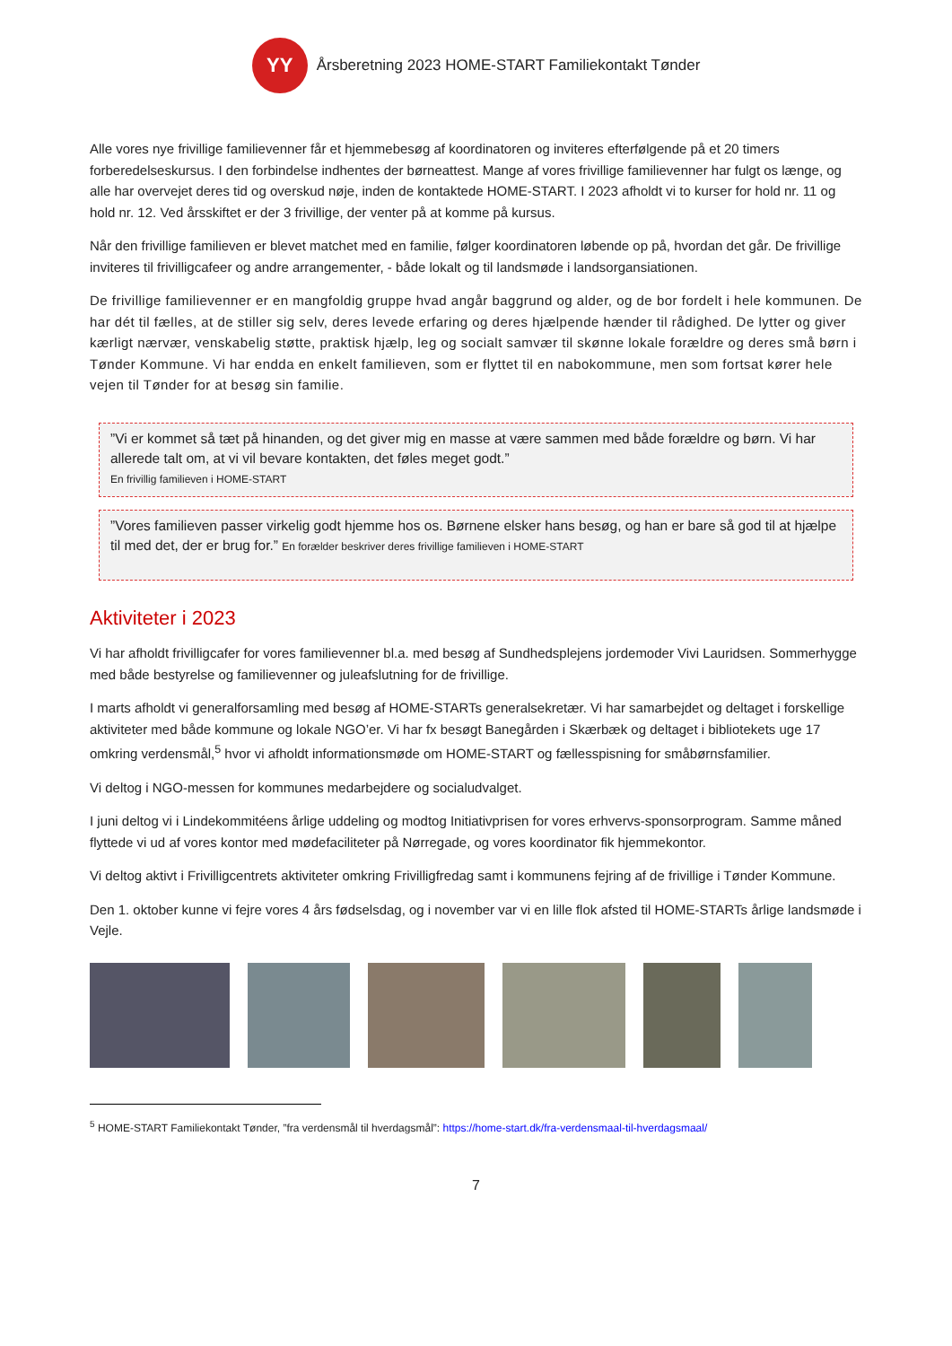YY
Årsberetning 2023 HOME-START Familiekontakt Tønder
Alle vores nye frivillige familievenner får et hjemmebesøg af koordinatoren og inviteres efterfølgende på et 20 timers forberedelseskursus. I den forbindelse indhentes der børneattest. Mange af vores frivillige familievenner har fulgt os længe, og alle har overvejet deres tid og overskud nøje, inden de kontaktede HOME-START. I 2023 afholdt vi to kurser for hold nr. 11 og hold nr. 12. Ved årsskiftet er der 3 frivillige, der venter på at komme på kursus.
Når den frivillige familieven er blevet matchet med en familie, følger koordinatoren løbende op på, hvordan det går. De frivillige inviteres til frivilligcafeer og andre arrangementer, - både lokalt og til landsmøde i landsorgansiationen.
De frivillige familievenner er en mangfoldig gruppe hvad angår baggrund og alder, og de bor fordelt i hele kommunen. De har dét til fælles, at de stiller sig selv, deres levede erfaring og deres hjælpende hænder til rådighed. De lytter og giver kærligt nærvær, venskabelig støtte, praktisk hjælp, leg og socialt samvær til skønne lokale forældre og deres små børn i Tønder Kommune. Vi har endda en enkelt familieven, som er flyttet til en nabokommune, men som fortsat kører hele vejen til Tønder for at besøg sin familie.
”Vi er kommet så tæt på hinanden, og det giver mig en masse at være sammen med både forældre og børn. Vi har allerede talt om, at vi vil bevare kontakten, det føles meget godt.”
En frivillig familieven i HOME-START
”Vores familieven passer virkelig godt hjemme hos os. Børnene elsker hans besøg, og han er bare så god til at hjælpe til med det, der er brug for.” En forælder beskriver deres frivillige familieven i HOME-START
Aktiviteter i 2023
Vi har afholdt frivilligcafer for vores familievenner bl.a. med besøg af Sundhedsplejens jordemoder Vivi Lauridsen. Sommerhygge med både bestyrelse og familievenner og juleafslutning for de frivillige.
I marts afholdt vi generalforsamling med besøg af HOME-STARTs generalsekretær. Vi har samarbejdet og deltaget i forskellige aktiviteter med både kommune og lokale NGO’er. Vi har fx besøgt Banegården i Skærbæk og deltaget i bibliotekets uge 17 omkring verdensmål,<sup>5</sup> hvor vi afholdt informationsmøde om HOME-START og fællesspisning for småbørnsfamilier.
Vi deltog i NGO-messen for kommunes medarbejdere og socialudvalget.
I juni deltog vi i Lindekommitéens årlige uddeling og modtog Initiativprisen for vores erhvervs-sponsorprogram. Samme måned flyttede vi ud af vores kontor med mødefaciliteter på Nørregade, og vores koordinator fik hjemmekontor.
Vi deltog aktivt i Frivilligcentrets aktiviteter omkring Frivilligfredag samt i kommunens fejring af de frivillige i Tønder Kommune.
Den 1. oktober kunne vi fejre vores 4 års fødselsdag, og i november var vi en lille flok afsted til HOME-STARTs årlige landsmøde i Vejle.
<sup>5</sup> HOME-START Familiekontakt Tønder, ”fra verdensmål til hverdagsmål”: https://home-start.dk/fra-verdensmaal-til-hverdagsmaal/
7